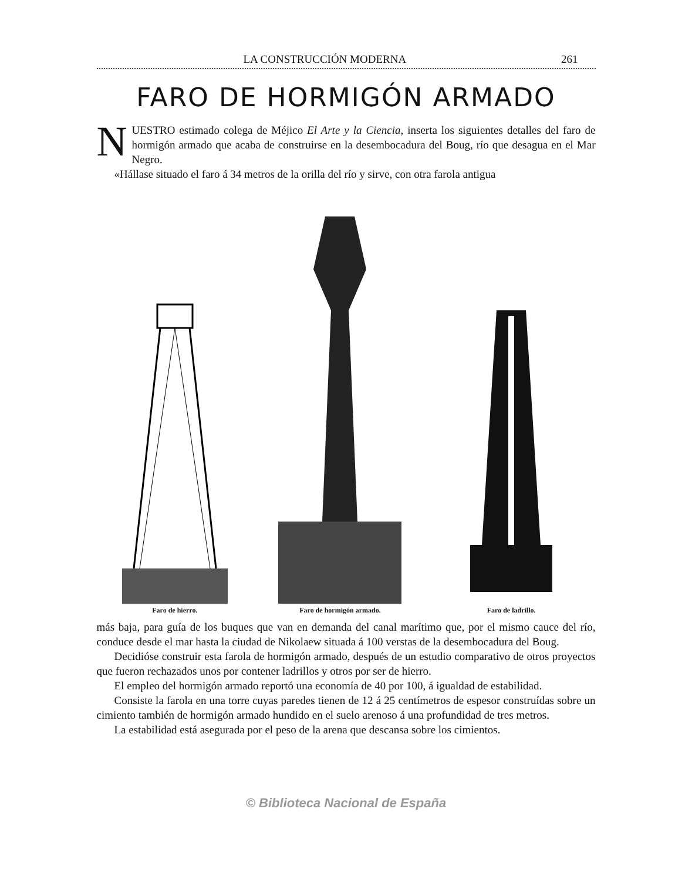LA CONSTRUCCIÓN MODERNA 261
FARO DE HORMIGÓN ARMADO
NUESTRO estimado colega de Méjico El Arte y la Ciencia, inserta los siguientes detalles del faro de hormigón armado que acaba de construirse en la desembocadura del Boug, río que desagua en el Mar Negro.
«Hállase situado el faro á 34 metros de la orilla del río y sirve, con otra farola antigua
Faro de hierro.
Faro de hormigón armado.
Faro de ladrillo.
más baja, para guía de los buques que van en demanda del canal marítimo que, por el mismo cauce del río, conduce desde el mar hasta la ciudad de Nikolaew situada á 100 verstas de la desembocadura del Boug.
Decidióse construir esta farola de hormigón armado, después de un estudio comparativo de otros proyectos que fueron rechazados unos por contener ladrillos y otros por ser de hierro.
El empleo del hormigón armado reportó una economía de 40 por 100, á igualdad de estabilidad.
Consiste la farola en una torre cuyas paredes tienen de 12 á 25 centímetros de espesor construídas sobre un cimiento también de hormigón armado hundido en el suelo arenoso á una profundidad de tres metros.
La estabilidad está asegurada por el peso de la arena que descansa sobre los cimientos.
© Biblioteca Nacional de España